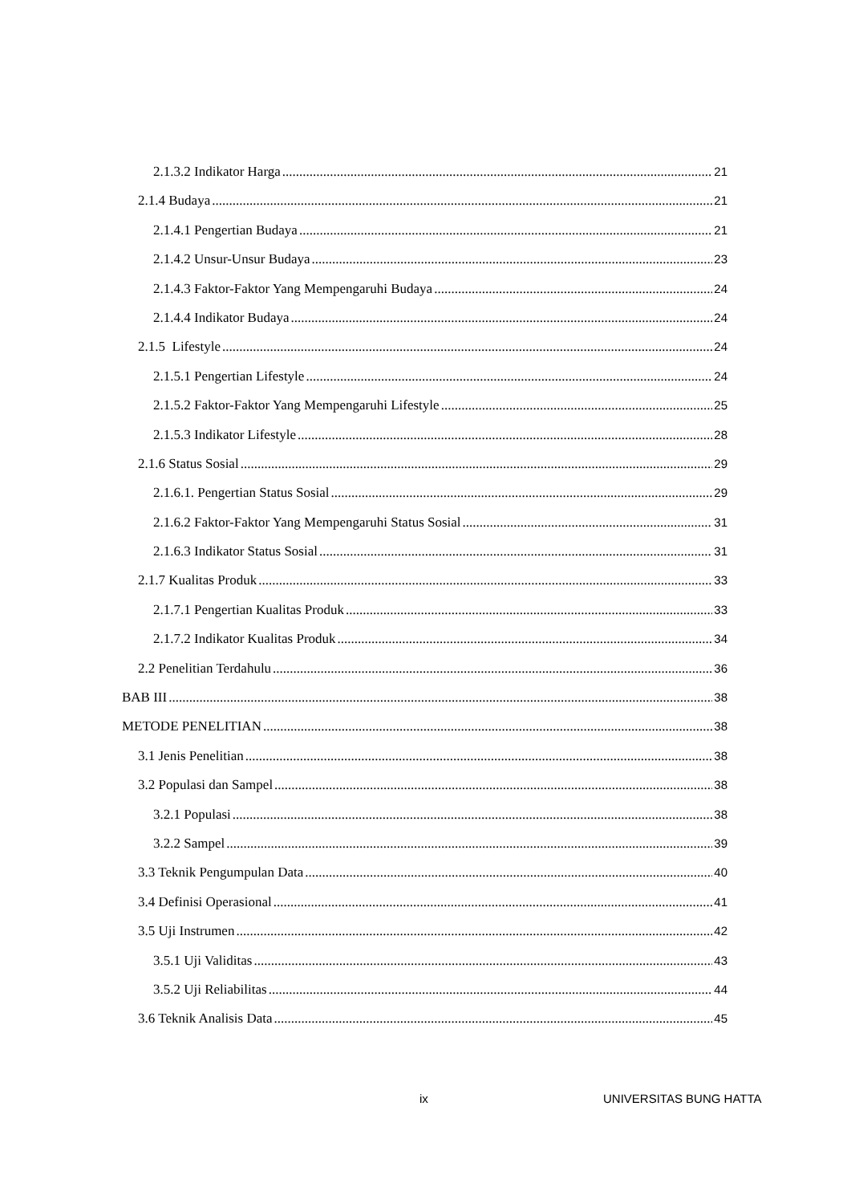2.1.3.2 Indikator Harga 21
2.1.4 Budaya 21
2.1.4.1 Pengertian Budaya 21
2.1.4.2 Unsur-Unsur Budaya 23
2.1.4.3 Faktor-Faktor Yang Mempengaruhi Budaya 24
2.1.4.4 Indikator Budaya 24
2.1.5 Lifestyle 24
2.1.5.1 Pengertian Lifestyle 24
2.1.5.2 Faktor-Faktor Yang Mempengaruhi Lifestyle 25
2.1.5.3 Indikator Lifestyle 28
2.1.6 Status Sosial 29
2.1.6.1. Pengertian Status Sosial 29
2.1.6.2 Faktor-Faktor Yang Mempengaruhi Status Sosial 31
2.1.6.3 Indikator Status Sosial 31
2.1.7 Kualitas Produk 33
2.1.7.1 Pengertian Kualitas Produk 33
2.1.7.2 Indikator Kualitas Produk 34
2.2 Penelitian Terdahulu 36
BAB III 38
METODE PENELITIAN 38
3.1 Jenis Penelitian 38
3.2 Populasi dan Sampel 38
3.2.1 Populasi 38
3.2.2 Sampel 39
3.3 Teknik Pengumpulan Data 40
3.4 Definisi Operasional 41
3.5 Uji Instrumen 42
3.5.1 Uji Validitas 43
3.5.2 Uji Reliabilitas 44
3.6 Teknik Analisis Data 45
ix UNIVERSITAS BUNG HATTA